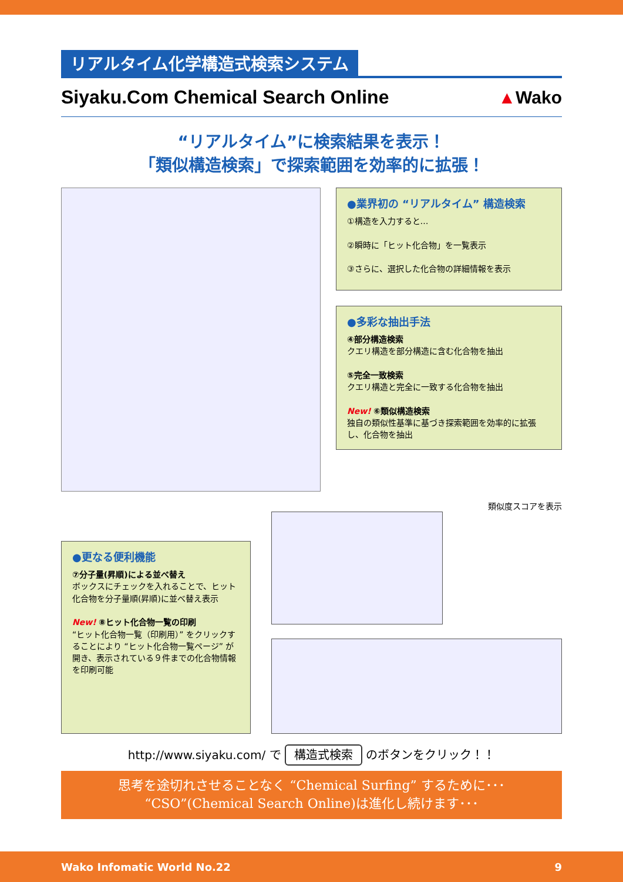リアルタイム化学構造式検索システム
Siyaku.Com Chemical Search Online
▲Wako
“リアルタイム”に検索結果を表示！
「類似構造検索」で探索範囲を効率的に拡張！
●業界初の “リアルタイム” 構造検索
①構造を入力すると…
②瞬時に「ヒット化合物」を一覧表示
③さらに、選択した化合物の詳細情報を表示
●多彩な抽出手法
④部分構造検索
クエリ構造を部分構造に含む化合物を抽出
⑤完全一致検索
クエリ構造と完全に一致する化合物を抽出
New! ⑥類似構造検索
独自の類似性基準に基づき探索範囲を効率的に拡張し、化合物を抽出
●更なる便利機能
⑦分子量(昇順)による並べ替え
ボックスにチェックを入れることで、ヒット化合物を分子量順(昇順)に並べ替え表示
New! ⑧ヒット化合物一覧の印刷
“ヒット化合物一覧（印刷用）” をクリックすることにより “ヒット化合物一覧ページ” が開き、表示されている９件までの化合物情報を印刷可能
類似度スコアを表示
http://www.siyaku.com/ で 構造式検索 のボタンをクリック！！
思考を途切れさせることなく “Chemical Surfing” するために･･･
“CSO”(Chemical Search Online)は進化し続けます･･･
Wako Infomatic World No.22 9